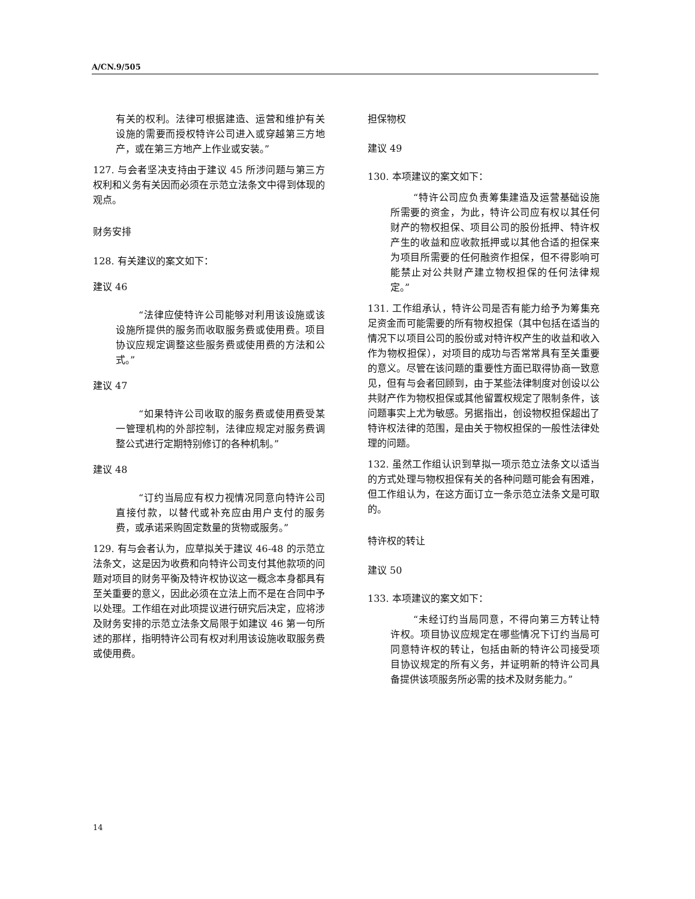A/CN.9/505
有关的权利。法律可根据建造、运营和维护有关设施的需要而授权特许公司进入或穿越第三方地产，或在第三方地产上作业或安装。”
127. 与会者坚决支持由于建议 45 所涉问题与第三方权利和义务有关因而必须在示范立法条文中得到体现的观点。
财务安排
128. 有关建议的案文如下：
建议 46
“法律应使特许公司能够对利用该设施或该设施所提供的服务而收取服务费或使用费。项目协议应规定调整这些服务费或使用费的方法和公式。”
建议 47
“如果特许公司收取的服务费或使用费受某一管理机构的外部控制，法律应规定对服务费调整公式进行定期特别修订的各种机制。”
建议 48
“订约当局应有权力视情况同意向特许公司直接付款，以替代或补充应由用户支付的服务费，或承诺采购固定数量的货物或服务。”
129. 有与会者认为，应草拟关于建议 46-48 的示范立法条文，这是因为收费和向特许公司支付其他款项的问题对项目的财务平衡及特许权协议这一概念本身都具有至关重要的意义，因此必须在立法上而不是在合同中予以处理。工作组在对此项提议进行研究后决定，应将涉及财务安排的示范立法条文局限于如建议 46 第一句所述的那样，指明特许公司有权对利用该设施收取服务费或使用费。
担保物权
建议 49
130. 本项建议的案文如下：
“特许公司应负责筹集建造及运营基础设施所需要的资金，为此，特许公司应有权以其任何财产的物权担保、项目公司的股份抵押、特许权产生的收益和应收款抵押或以其他合适的担保来为项目所需要的任何融资作担保，但不得影响可能禁止对公共财产建立物权担保的任何法律规定。”
131. 工作组承认，特许公司是否有能力给予为筹集充足资金而可能需要的所有物权担保（其中包括在适当的情况下以项目公司的股份或对特许权产生的收益和收入作为物权担保），对项目的成功与否常常具有至关重要的意义。尽管在该问题的重要性方面已取得协商一致意见，但有与会者回顾到，由于某些法律制度对创设以公共财产作为物权担保或其他留置权规定了限制条件，该问题事实上尤为敏感。另据指出，创设物权担保超出了特许权法律的范围，是由关于物权担保的一般性法律处理的问题。
132. 虽然工作组认识到草拟一项示范立法条文以适当的方式处理与物权担保有关的各种问题可能会有困难，但工作组认为，在这方面订立一条示范立法条文是可取的。
特许权的转让
建议 50
133. 本项建议的案文如下：
“未经订约当局同意，不得向第三方转让特许权。项目协议应规定在哪些情况下订约当局可同意特许权的转让，包括由新的特许公司接受项目协议规定的所有义务，并证明新的特许公司具备提供该项服务所必需的技术及财务能力。”
14